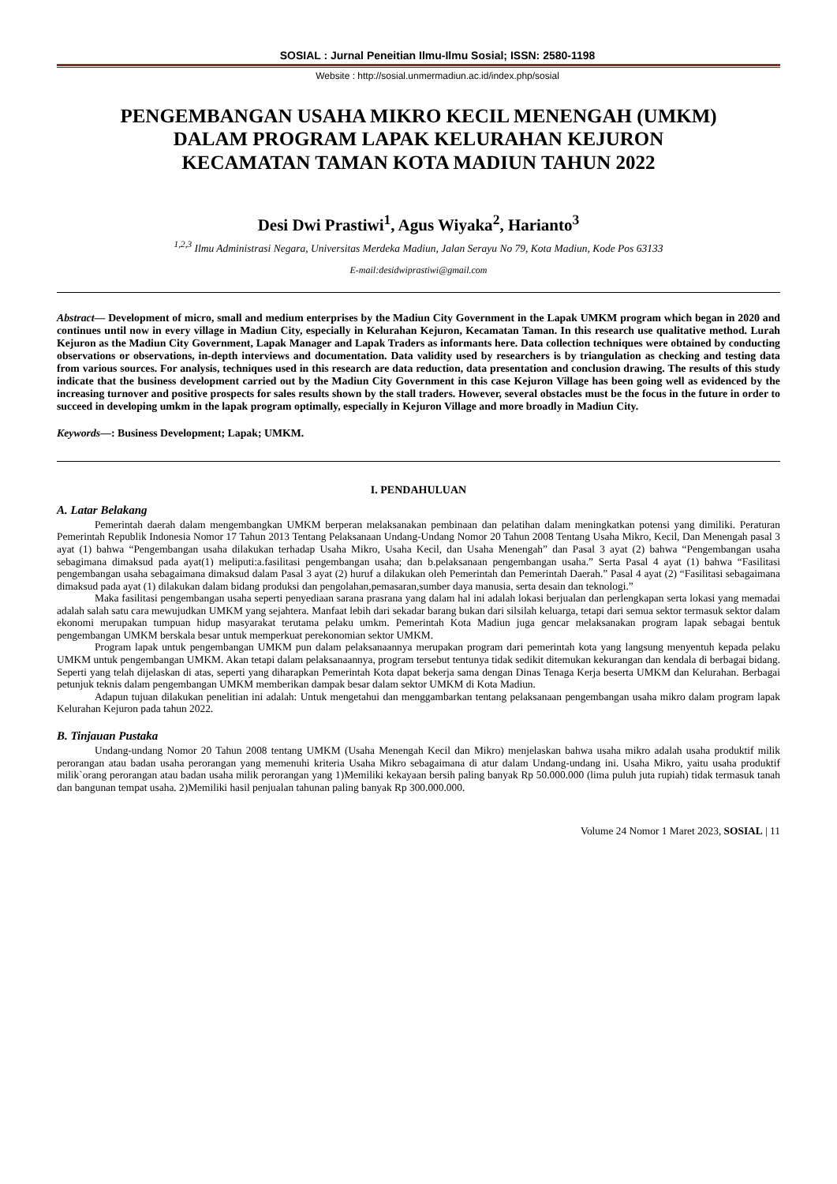SOSIAL : Jurnal Peneitian Ilmu-Ilmu Sosial; ISSN: 2580-1198
Website : http://sosial.unmermadiun.ac.id/index.php/sosial
PENGEMBANGAN USAHA MIKRO KECIL MENENGAH (UMKM)
DALAM PROGRAM LAPAK KELURAHAN KEJURON
KECAMATAN TAMAN KOTA MADIUN TAHUN 2022
Desi Dwi Prastiwi<sup>1</sup>, Agus Wiyaka<sup>2</sup>, Harianto<sup>3</sup>
<sup>1,2,3</sup> Ilmu Administrasi Negara, Universitas Merdeka Madiun, Jalan Serayu No 79, Kota Madiun, Kode Pos 63133
E-mail:desidwiprastiwi@gmail.com
Abstract— Development of micro, small and medium enterprises by the Madiun City Government in the Lapak UMKM program which began in 2020 and continues until now in every village in Madiun City, especially in Kelurahan Kejuron, Kecamatan Taman. In this research use qualitative method. Lurah Kejuron as the Madiun City Government, Lapak Manager and Lapak Traders as informants here. Data collection techniques were obtained by conducting observations or observations, in-depth interviews and documentation. Data validity used by researchers is by triangulation as checking and testing data from various sources. For analysis, techniques used in this research are data reduction, data presentation and conclusion drawing. The results of this study indicate that the business development carried out by the Madiun City Government in this case Kejuron Village has been going well as evidenced by the increasing turnover and positive prospects for sales results shown by the stall traders. However, several obstacles must be the focus in the future in order to succeed in developing umkm in the lapak program optimally, especially in Kejuron Village and more broadly in Madiun City.
Keywords—: Business Development; Lapak; UMKM.
I. PENDAHULUAN
A. Latar Belakang
Pemerintah daerah dalam mengembangkan UMKM berperan melaksanakan pembinaan dan pelatihan dalam meningkatkan potensi yang dimiliki. Peraturan Pemerintah Republik Indonesia Nomor 17 Tahun 2013 Tentang Pelaksanaan Undang-Undang Nomor 20 Tahun 2008 Tentang Usaha Mikro, Kecil, Dan Menengah pasal 3 ayat (1) bahwa “Pengembangan usaha dilakukan terhadap Usaha Mikro, Usaha Kecil, dan Usaha Menengah” dan Pasal 3 ayat (2) bahwa “Pengembangan usaha sebagimana dimaksud pada ayat(1) meliputi:a.fasilitasi pengembangan usaha; dan b.pelaksanaan pengembangan usaha.” Serta Pasal 4 ayat (1) bahwa “Fasilitasi pengembangan usaha sebagaimana dimaksud dalam Pasal 3 ayat (2) huruf a dilakukan oleh Pemerintah dan Pemerintah Daerah.” Pasal 4 ayat (2) “Fasilitasi sebagaimana dimaksud pada ayat (1) dilakukan dalam bidang produksi dan pengolahan,pemasaran,sumber daya manusia, serta desain dan teknologi.”
Maka fasilitasi pengembangan usaha seperti penyediaan sarana prasrana yang dalam hal ini adalah lokasi berjualan dan perlengkapan serta lokasi yang memadai adalah salah satu cara mewujudkan UMKM yang sejahtera. Manfaat lebih dari sekadar barang bukan dari silsilah keluarga, tetapi dari semua sektor termasuk sektor dalam ekonomi merupakan tumpuan hidup masyarakat terutama pelaku umkm. Pemerintah Kota Madiun juga gencar melaksanakan program lapak sebagai bentuk pengembangan UMKM berskala besar untuk memperkuat perekonomian sektor UMKM.
Program lapak untuk pengembangan UMKM pun dalam pelaksanaannya merupakan program dari pemerintah kota yang langsung menyentuh kepada pelaku UMKM untuk pengembangan UMKM. Akan tetapi dalam pelaksanaannya, program tersebut tentunya tidak sedikit ditemukan kekurangan dan kendala di berbagai bidang. Seperti yang telah dijelaskan di atas, seperti yang diharapkan Pemerintah Kota dapat bekerja sama dengan Dinas Tenaga Kerja beserta UMKM dan Kelurahan. Berbagai petunjuk teknis dalam pengembangan UMKM memberikan dampak besar dalam sektor UMKM di Kota Madiun.
Adapun tujuan dilakukan penelitian ini adalah: Untuk mengetahui dan menggambarkan tentang pelaksanaan pengembangan usaha mikro dalam program lapak Kelurahan Kejuron pada tahun 2022.
B. Tinjauan Pustaka
Undang-undang Nomor 20 Tahun 2008 tentang UMKM (Usaha Menengah Kecil dan Mikro) menjelaskan bahwa usaha mikro adalah usaha produktif milik perorangan atau badan usaha perorangan yang memenuhi kriteria Usaha Mikro sebagaimana di atur dalam Undang-undang ini. Usaha Mikro, yaitu usaha produktif milik`orang perorangan atau badan usaha milik perorangan yang 1)Memiliki kekayaan bersih paling banyak Rp 50.000.000 (lima puluh juta rupiah) tidak termasuk tanah dan bangunan tempat usaha. 2)Memiliki hasil penjualan tahunan paling banyak Rp 300.000.000.
Volume 24 Nomor 1 Maret 2023, SOSIAL | 11